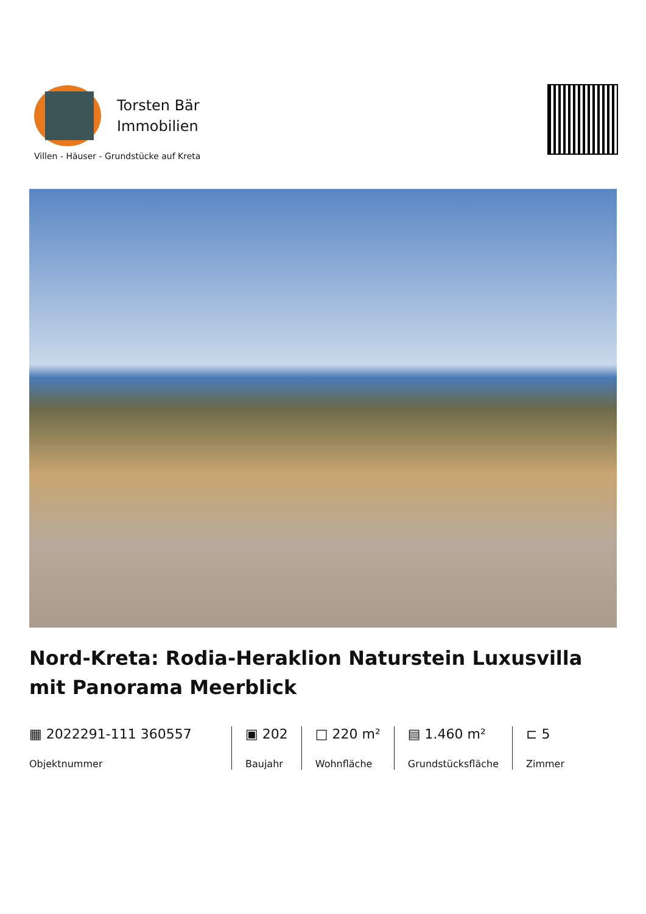Torsten Bär
Immobilien
Villen - Häuser - Grundstücke auf Kreta
Nord-Kreta: Rodia-Heraklion Naturstein Luxusvilla mit Panorama Meerblick
▦ 2022291-111 360557
Objektnummer
▣ 202
Baujahr
□ 220 m²
Wohnfläche
▤ 1.460 m²
Grundstücksfläche
⊏ 5
Zimmer